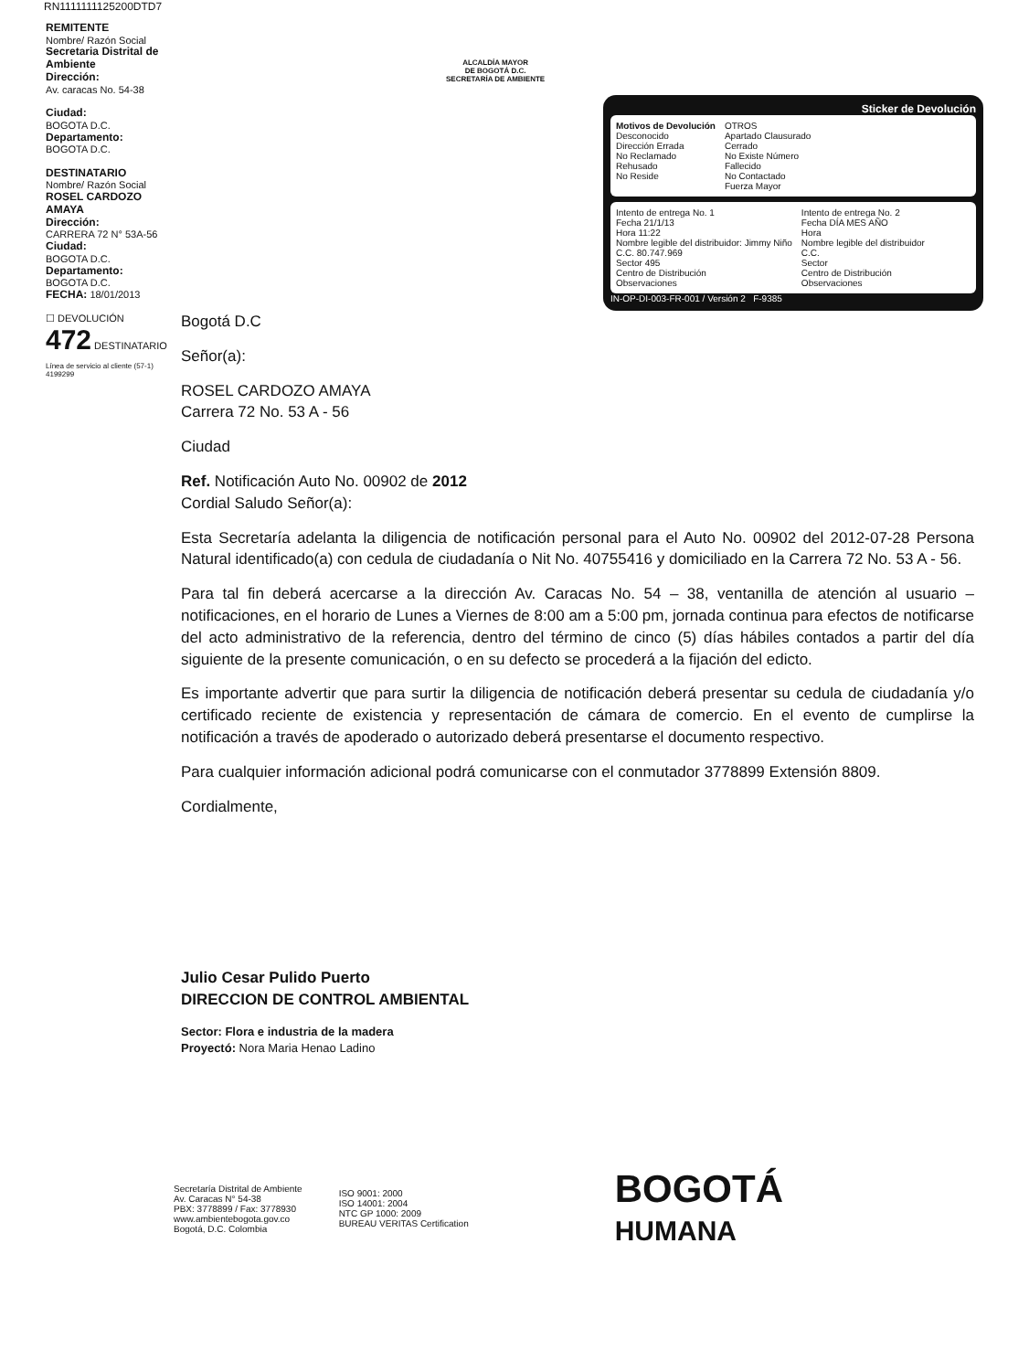RN1111111125200DTD7
REMITENTE
Nombre/ Razón Social
Secretaria Distrital de Ambiente
Dirección:
Av. caracas No. 54-38
Ciudad:
BOGOTA D.C.
Departamento:
BOGOTA D.C.
DESTINATARIO
Nombre/ Razón Social
ROSEL CARDOZO AMAYA
Dirección:
CARRERA 72 N° 53A-56
Ciudad:
BOGOTA D.C.
Departamento:
BOGOTA D.C.
FECHA: 18/01/2013
☐ DEVOLUCIÓN
472 DESTINATARIO
Línea de servicio al cliente (57-1) 4199299
ALCALDÍA MAYOR
DE BOGOTÁ D.C.
SECRETARÍA DE AMBIENTE
Sticker de Devolución
Motivos de Devolución
Desconocido
Dirección Errada
No Reclamado
Rehusado
No Reside
OTROS
Apartado Clausurado
Cerrado
No Existe Número
Fallecido
No Contactado
Fuerza Mayor
Intento de entrega No. 1
Fecha 21/1/13
Hora 11:22
Nombre legible del distribuidor: Jimmy Niño
C.C. 80.747.969
Sector 495
Centro de Distribución
Observaciones
Intento de entrega No. 2
Fecha DÍA MES AÑO
Hora
Nombre legible del distribuidor
C.C.
Sector
Centro de Distribución
Observaciones
IN-OP-DI-003-FR-001 / Versión 2 F-9385
Bogotá D.C
Señor(a):
ROSEL CARDOZO AMAYA
Carrera 72 No. 53 A - 56
Ciudad
Ref. Notificación Auto No. 00902 de 2012
Cordial Saludo Señor(a):
Esta Secretaría adelanta la diligencia de notificación personal para el Auto No. 00902 del 2012-07-28 Persona Natural identificado(a) con cedula de ciudadanía o Nit No. 40755416 y domiciliado en la Carrera 72 No. 53 A - 56.
Para tal fin deberá acercarse a la dirección Av. Caracas No. 54 – 38, ventanilla de atención al usuario – notificaciones, en el horario de Lunes a Viernes de 8:00 am a 5:00 pm, jornada continua para efectos de notificarse del acto administrativo de la referencia, dentro del término de cinco (5) días hábiles contados a partir del día siguiente de la presente comunicación, o en su defecto se procederá a la fijación del edicto.
Es importante advertir que para surtir la diligencia de notificación deberá presentar su cedula de ciudadanía y/o certificado reciente de existencia y representación de cámara de comercio. En el evento de cumplirse la notificación a través de apoderado o autorizado deberá presentarse el documento respectivo.
Para cualquier información adicional podrá comunicarse con el conmutador 3778899 Extensión 8809.
Cordialmente,
Julio Cesar Pulido Puerto
DIRECCION DE CONTROL AMBIENTAL
Sector: Flora e industria de la madera
Proyectó: Nora Maria Henao Ladino
Secretaría Distrital de Ambiente
Av. Caracas N° 54-38
PBX: 3778899 / Fax: 3778930
www.ambientebogota.gov.co
Bogotá, D.C. Colombia
ISO 9001: 2000
ISO 14001: 2004
NTC GP 1000: 2009
BUREAU VERITAS Certification
BOGOTÁ
HUMANA